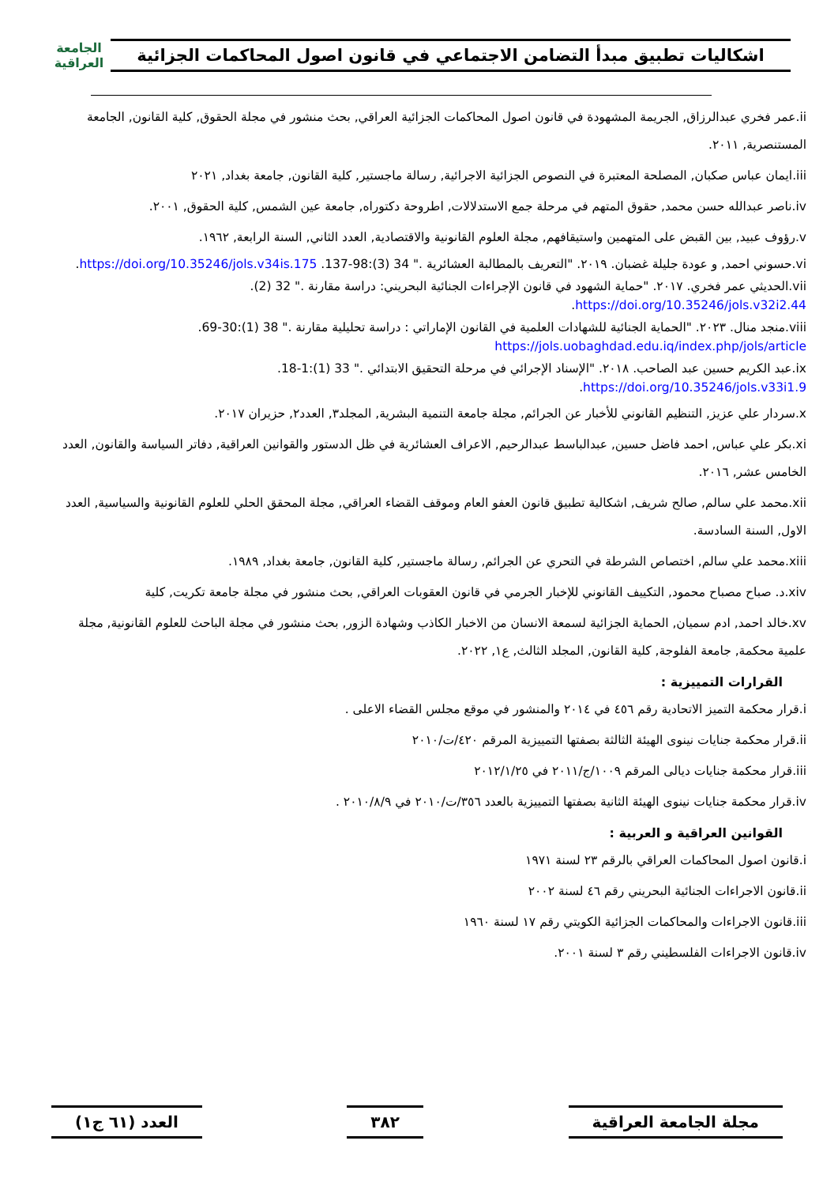اشكاليات تطبيق مبدأ التضامن الاجتماعي في قانون اصول المحاكمات الجزائية
الجامعة العراقية
ii.عمر فخري عبدالرزاق, الجريمة المشهودة في قانون اصول المحاكمات الجزائية العراقي, بحث منشور في مجلة الحقوق, كلية القانون, الجامعة المستنصرية, ٢٠١١.
iii.ايمان عباس صكبان, المصلحة المعتبرة في النصوص الجزائية الاجرائية, رسالة ماجستير, كلية القانون, جامعة بغداد, ٢٠٢١
iv.ناصر عبدالله حسن محمد, حقوق المتهم في مرحلة جمع الاستدلالات, اطروحة دكتوراه, جامعة عين الشمس, كلية الحقوق, ٢٠٠١.
v.رؤوف عبيد, بين القبض على المتهمين واستيقافهم, مجلة العلوم القانونية والاقتصادية, العدد الثاني, السنة الرابعة, ١٩٦٢.
vi.حسوني احمد, و عودة جليلة غضبان. ٢٠١٩. "التعريف بالمطالبة العشائرية ." 34 (3):98-137. https://doi.org/10.35246/jols.v34is.175.
vii.الحديثي عمر فخري. ٢٠١٧. "حماية الشهود في قانون الإجراءات الجنائية البحريني: دراسة مقارنة ." 32 (2). https://doi.org/10.35246/jols.v32i2.44.
viii.منجد منال. ٢٠٢٣. "الحماية الجنائية للشهادات العلمية في القانون الإماراتي : دراسة تحليلية مقارنة ." 38 (1):30-69. https://jols.uobaghdad.edu.iq/index.php/jols/article
ix.عبد الكريم حسين عبد الصاحب. ٢٠١٨. "الإسناد الإجرائي في مرحلة التحقيق الابتدائي ." 33 (1):1-18. https://doi.org/10.35246/jols.v33i1.9.
x.سردار علي عزيز, التنظيم القانوني للأخبار عن الجرائم, مجلة جامعة التنمية البشرية, المجلد٣, العدد٢, حزيران ٢٠١٧.
xi.بكر علي عباس, احمد فاضل حسين, عبدالباسط عبدالرحيم, الاعراف العشائرية في ظل الدستور والقوانين العراقية, دفاتر السياسة والقانون, العدد الخامس عشر, ٢٠١٦.
xii.محمد علي سالم, صالح شريف, اشكالية تطبيق قانون العفو العام وموقف القضاء العراقي, مجلة المحقق الحلي للعلوم القانونية والسياسية, العدد الاول, السنة السادسة.
xiii.محمد علي سالم, اختصاص الشرطة في التحري عن الجرائم, رسالة ماجستير, كلية القانون, جامعة بغداد, ١٩٨٩.
xiv.د. صباح مصباح محمود, التكييف القانوني للإخبار الجرمي في قانون العقوبات العراقي, بحث منشور في مجلة جامعة تكريت, كلية
xv.خالد احمد, ادم سميان, الحماية الجزائية لسمعة الانسان من الاخبار الكاذب وشهادة الزور, بحث منشور في مجلة الباحث للعلوم القانونية, مجلة علمية محكمة, جامعة الفلوجة, كلية القانون, المجلد الثالث, ع١, ٢٠٢٢.
القرارات التمييزية :
i.قرار محكمة التميز الاتحادية رقم ٤٥٦ في ٢٠١٤ والمنشور في موقع مجلس القضاء الاعلى .
ii.قرار محكمة جنايات نينوى الهيئة الثالثة بصفتها التمييزية المرقم ٤٢٠/ت/٢٠١٠
iii.قرار محكمة جنايات ديالى المرقم ١٠٠٩/ج/٢٠١١ في ٢٠١٢/١/٢٥
iv.قرار محكمة جنايات نينوى الهيئة الثانية بصفتها التمييزية بالعدد ٣٥٦/ت/٢٠١٠ في ٢٠١٠/٨/٩ .
القوانين العراقية و العربية :
i.قانون اصول المحاكمات العراقي بالرقم ٢٣ لسنة ١٩٧١
ii.قانون الاجراءات الجنائية البحريني رقم ٤٦ لسنة ٢٠٠٢
iii.قانون الاجراءات والمحاكمات الجزائية الكويتي رقم ١٧ لسنة ١٩٦٠
iv.قانون الاجراءات الفلسطيني رقم ٣ لسنة ٢٠٠١.
مجلة الجامعة العراقية ٣٨٢ العدد (٦١ ج١)